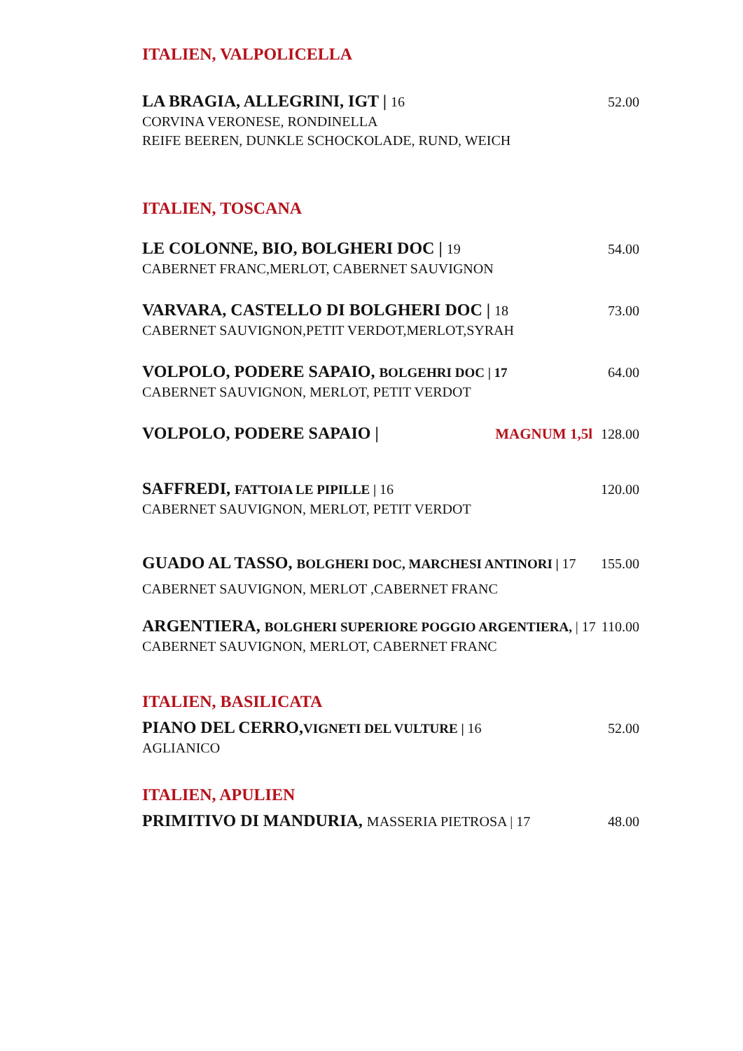ITALIEN, VALPOLICELLA
LA BRAGIA, ALLEGRINI, IGT | 16 52.00
CORVINA VERONESE, RONDINELLA
REIFE BEEREN, DUNKLE SCHOCKOLADE, RUND, WEICH
ITALIEN, TOSCANA
LE COLONNE, BIO, BOLGHERI DOC | 19
54.00
CABERNET FRANC,MERLOT, CABERNET SAUVIGNON
VARVARA, CASTELLO DI BOLGHERI DOC | 18
73.00
CABERNET SAUVIGNON,PETIT VERDOT,MERLOT,SYRAH
VOLPOLO, PODERE SAPAIO, BOLGEHRI DOC | 17
64.00
CABERNET SAUVIGNON, MERLOT, PETIT VERDOT
VOLPOLO, PODERE SAPAIO | MAGNUM 1,5l 128.00
SAFFREDI, FATTOIA LE PIPILLE | 16
120.00
CABERNET SAUVIGNON, MERLOT, PETIT VERDOT
GUADO AL TASSO, BOLGHERI DOC, MARCHESI ANTINORI | 17
155.00
CABERNET SAUVIGNON, MERLOT ,CABERNET FRANC
ARGENTIERA, BOLGHERI SUPERIORE POGGIO ARGENTIERA, | 17
110.00
CABERNET SAUVIGNON, MERLOT, CABERNET FRANC
ITALIEN, BASILICATA
PIANO DEL CERRO,VIGNETI DEL VULTURE | 16
52.00
AGLIANICO
ITALIEN, APULIEN
PRIMITIVO DI MANDURIA, MASSERIA PIETROSA | 17
48.00